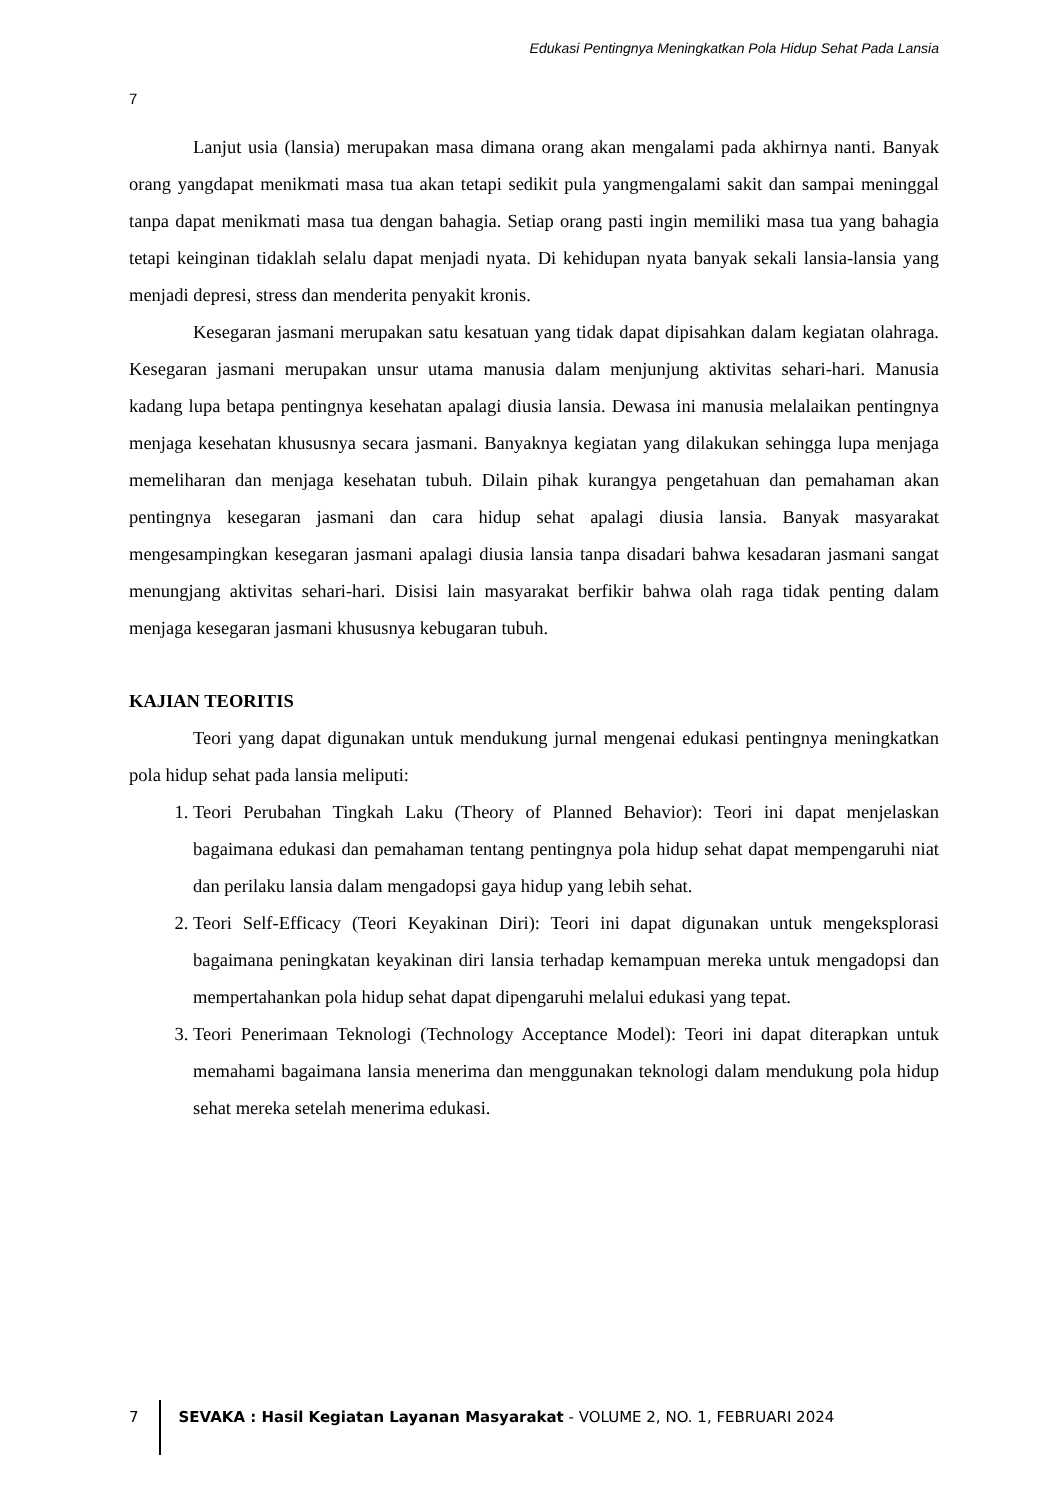Edukasi Pentingnya Meningkatkan Pola Hidup Sehat Pada Lansia
7
Lanjut usia (lansia) merupakan masa dimana orang akan mengalami pada akhirnya nanti. Banyak orang yangdapat menikmati masa tua akan tetapi sedikit pula yangmengalami sakit dan sampai meninggal tanpa dapat menikmati masa tua dengan bahagia. Setiap orang pasti ingin memiliki masa tua yang bahagia tetapi keinginan tidaklah selalu dapat menjadi nyata. Di kehidupan nyata banyak sekali lansia-lansia yang menjadi depresi, stress dan menderita penyakit kronis.
Kesegaran jasmani merupakan satu kesatuan yang tidak dapat dipisahkan dalam kegiatan olahraga. Kesegaran jasmani merupakan unsur utama manusia dalam menjunjung aktivitas sehari-hari. Manusia kadang lupa betapa pentingnya kesehatan apalagi diusia lansia. Dewasa ini manusia melalaikan pentingnya menjaga kesehatan khususnya secara jasmani. Banyaknya kegiatan yang dilakukan sehingga lupa menjaga memeliharan dan menjaga kesehatan tubuh. Dilain pihak kurangya pengetahuan dan pemahaman akan pentingnya kesegaran jasmani dan cara hidup sehat apalagi diusia lansia. Banyak masyarakat mengesampingkan kesegaran jasmani apalagi diusia lansia tanpa disadari bahwa kesadaran jasmani sangat menungjang aktivitas sehari-hari. Disisi lain masyarakat berfikir bahwa olah raga tidak penting dalam menjaga kesegaran jasmani khususnya kebugaran tubuh.
KAJIAN TEORITIS
Teori yang dapat digunakan untuk mendukung jurnal mengenai edukasi pentingnya meningkatkan pola hidup sehat pada lansia meliputi:
1. Teori Perubahan Tingkah Laku (Theory of Planned Behavior): Teori ini dapat menjelaskan bagaimana edukasi dan pemahaman tentang pentingnya pola hidup sehat dapat mempengaruhi niat dan perilaku lansia dalam mengadopsi gaya hidup yang lebih sehat.
2. Teori Self-Efficacy (Teori Keyakinan Diri): Teori ini dapat digunakan untuk mengeksplorasi bagaimana peningkatan keyakinan diri lansia terhadap kemampuan mereka untuk mengadopsi dan mempertahankan pola hidup sehat dapat dipengaruhi melalui edukasi yang tepat.
3. Teori Penerimaan Teknologi (Technology Acceptance Model): Teori ini dapat diterapkan untuk memahami bagaimana lansia menerima dan menggunakan teknologi dalam mendukung pola hidup sehat mereka setelah menerima edukasi.
7 SEVAKA : Hasil Kegiatan Layanan Masyarakat - VOLUME 2, NO. 1, FEBRUARI 2024